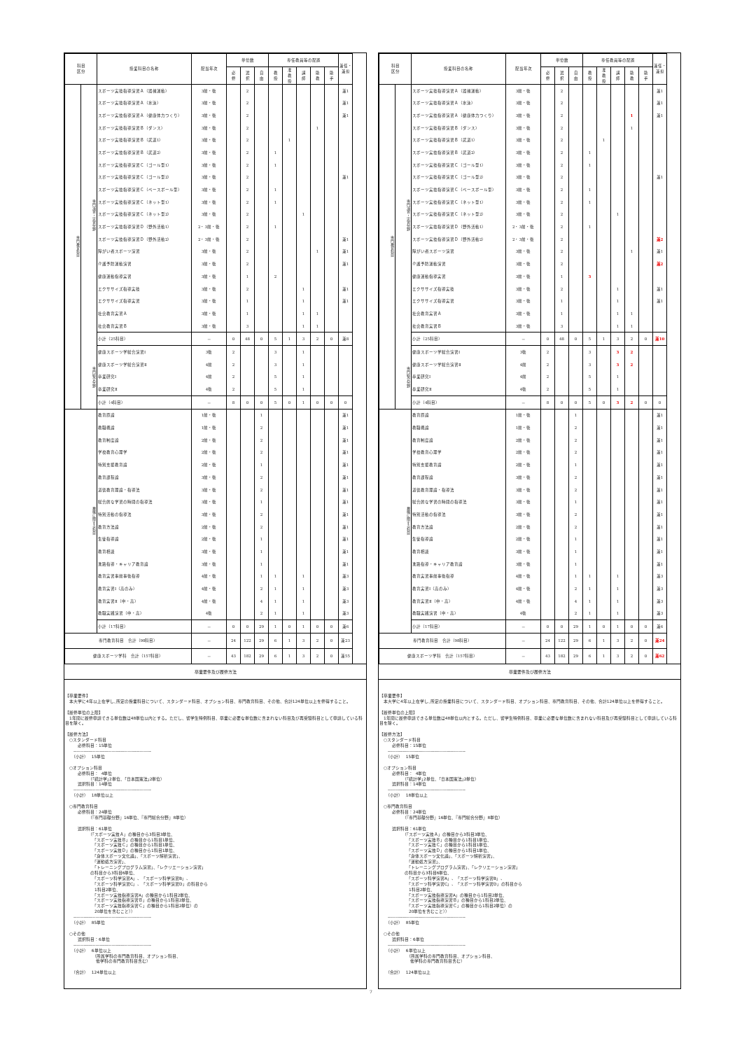| 科目 区分 | | 授業科目の名称 | 配当年次 | 単位数 | | | 専任教員等の配置 | | | | | 兼任・兼担 |
| --- | --- | --- | --- | --- | --- | --- | --- | --- | --- | --- | --- | --- |
| | | | | 必 修 | 選 択 | 自 由 | 教 授 | 准 教 授 | 講 師 | 助 教 | 助 手 | |
| 専門教育科目 | 専門演習・実習分野 | スポーツ実技指導演習Ａ（器械運動） | 3前・後 | | 2 | | | | | | | 兼1 |
| | | スポーツ実技指導演習Ａ（水泳） | 3前・後 | | 2 | | | | | | | 兼1 |
| | | スポーツ実技指導演習Ａ（健康体力つくり） | 3前・後 | | 2 | | | | | | | 兼1 |
| | | スポーツ実技指導演習Ｂ（ダンス） | 3前・後 | | 2 | | | | | 1 | | |
| | | スポーツ実技指導演習Ｂ（武道1） | 3前・後 | | 2 | | | 1 | | | | |
| | | スポーツ実技指導演習Ｂ（武道2） | 3前・後 | | 2 | | 1 | | | | | |
| | | スポーツ実技指導演習Ｃ（ゴール型1） | 3前・後 | | 2 | | 1 | | | | | |
| | | スポーツ実技指導演習Ｃ（ゴール型2） | 3前・後 | | 2 | | | | | | | 兼1 |
| | | スポーツ実技指導演習Ｃ（ベースボール型） | 3前・後 | | 2 | | 1 | | | | | |
| | | スポーツ実技指導演習Ｃ（ネット型1） | 3前・後 | | 2 | | 1 | | | | | |
| | | スポーツ実技指導演習Ｃ（ネット型2） | 3前・後 | | 2 | | | | 1 | | | |
| | | スポーツ実技指導演習Ｄ（野外活動1） | 2・3前・後 | | 2 | | 1 | | | | | |
| | | スポーツ実技指導演習Ｄ（野外活動2） | 2・3前・後 | | 2 | | | | | | | 兼1 |
| | | 障がい者スポーツ演習 | 3前・後 | | 2 | | | | | 1 | | 兼1 |
| | | 介護予防運動演習 | 3前・後 | | 2 | | | | | | | 兼1 |
| | | 健康運動指導実習 | 3前・後 | | 1 | | 2 | | | | | |
| | | エクササイズ指導実技 | 3前・後 | | 2 | | | | 1 | | | 兼1 |
| | | エクササイズ指導実習 | 3前・後 | | 1 | | | | 1 | | | 兼1 |
| | | 社会教育実習Ａ | 3前・後 | | 1 | | | | 1 | 1 | | |
| | | 社会教育実習Ｂ | 3前・後 | | 3 | | | | 1 | 1 | | |
| | | 小計（25科目） | － | 0 | 48 | 0 | 5 | 1 | 3 | 2 | 0 | 兼8 |
| | 専門総合分野 | 健康スポーツ学総合演習Ⅰ | 3後 | 2 | | | 3 | | 1 | | | |
| | | 健康スポーツ学総合演習Ⅱ | 4前 | 2 | | | 3 | | 1 | | | |
| | | 卒業研究Ⅰ | 4前 | 2 | | | 5 | | 1 | | | |
| | | 卒業研究Ⅱ | 4後 | 2 | | | 5 | | 1 | | | |
| | | 小計（4科目） | － | 8 | 0 | 0 | 5 | 0 | 1 | 0 | 0 | 0 |
| 教職に関する科目 | | 教育原論 | 1前・後 | | | 1 | | | | | | 兼1 |
| | | 教職概論 | 1前・後 | | | 2 | | | | | | 兼1 |
| | | 教育制度論 | 2前・後 | | | 2 | | | | | | 兼1 |
| | | 学校教育心理学 | 2前・後 | | | 2 | | | | | | 兼1 |
| | | 特別支援教育論 | 2前・後 | | | 1 | | | | | | 兼1 |
| | | 教育課程論 | 3前・後 | | | 2 | | | | | | 兼1 |
| | | 道徳教育理論・指導法 | 3前・後 | | | 2 | | | | | | 兼1 |
| | | 総合的な学習の時間の指導法 | 3前・後 | | | 1 | | | | | | 兼1 |
| | | 特別活動の指導法 | 3前・後 | | | 2 | | | | | | 兼1 |
| | | 教育方法論 | 2前・後 | | | 2 | | | | | | 兼1 |
| | | 生徒指導論 | 2前・後 | | | 1 | | | | | | 兼1 |
| | | 教育相談 | 3前・後 | | | 1 | | | | | | 兼1 |
| | | 進路指導・キャリア教育論 | 3前・後 | | | 1 | | | | | | 兼1 |
| | | 教育実習事前事後指導 | 4前・後 | | | 1 | 1 | | 1 | | | 兼3 |
| | | 教育実習Ⅰ（高のみ） | 4前・後 | | | 2 | 1 | | 1 | | | 兼3 |
| | | 教育実習Ⅱ（中・高） | 4前・後 | | | 4 | 1 | | 1 | | | 兼3 |
| | | 教職実践演習（中・高） | 4後 | | | 2 | 1 | | 1 | | | 兼3 |
| | | 小計（17科目） | － | 0 | 0 | 29 | 1 | 0 | 1 | 0 | 0 | 兼6 |
| 専門教育科目 合計（98科目） | | | － | 24 | 122 | 29 | 6 | 1 | 3 | 2 | 0 | 兼23 |
| 健康スポーツ学科 合計（157科目） | | | － | 43 | 182 | 29 | 6 | 1 | 3 | 2 | 0 | 兼55 |
卒業要件及び履修方法
【卒業要件】 　本大学に4年以上在学し､所定の授業科目について、スタンダード科目、オプション科目、専門教育科目、その他、合計124単位以上を修得すること。 【履修単位の上限】 　1年間に履修申請できる単位数は48単位以内とする。ただし、留学生特例科目、卒業に必要な単位数に含まれない科目及び再受験科目として申請している科目を除く。 【履修方法】 　○スタンダード科目 　　　必修科目：15単位 　　----------------------------------------------------- 　　（小計）　 15単位 　○オプション科目 　　　必修科目： 4単位 　　　　　　（｢統計学｣2単位、｢日本国憲法｣2単位） 　　　選択科目：14単位 　　----------------------------------------------------- 　　（小計）　 18単位以上 　○専門教育科目 　　　必修科目：24単位 　　　　　　（『専門基礎分野』16単位、『専門総合分野』8単位） 　　　選択科目：61単位 　　　　　　（「スポーツ実技Ａ」の種目から3科目3単位、 　　　　　　　「スポーツ実技Ｂ」の種目から1科目1単位、 　　　　　　　「スポーツ実技Ｃ」の種目から1科目1単位、 　　　　　　　「スポーツ実技Ｄ」の種目から1科目1単位、 　　　　　　　「身体スポーツ文化論」、「スポーツ解析演習」、 　　　　　　　「運動処方演習」、 　　　　　　　「トレーニングプログラム演習」、「レクリエーション演習」 　　　　　　の科目から3科目6単位、 　　　　　　　「スポーツ科学演習A」、「スポーツ科学演習B」、 　　　　　　　「スポーツ科学演習C」、「スポーツ科学演習D」の科目から 　　　　　　　1科目2単位、 　　　　　　　「スポーツ実技指導演習A」の種目から1科目2単位、 　　　　　　　「スポーツ実技指導演習Ｂ」の種目から1科目2単位、 　　　　　　　「スポーツ実技指導演習Ｃ」の種目から1科目2単位）の 　　　　　　　20単位を含むこと）） 　　----------------------------------------------------- 　　（小計）　 85単位 　○その他 　　　選択科目：6単位 　　----------------------------------------------------- 　　（小計）　 6単位以上 　　　　　　　（所属学科の専門教育科目、オプション科目、 　　　　　　　 他学科の専門教育科目含む） 　　（合計）　 124単位以上
| 科目 区分 | | 授業科目の名称 | 配当年次 | 単位数 | | | 専任教員等の配置 | | | | | 兼任・兼担 |
| --- | --- | --- | --- | --- | --- | --- | --- | --- | --- | --- | --- | --- |
| | | | | 必 修 | 選 択 | 自 由 | 教 授 | 准 教 授 | 講 師 | 助 教 | 助 手 | |
| 専門教育科目 | 専門演習・実習分野 | スポーツ実技指導演習Ａ（器械運動） | 3前・後 | | 2 | | | | | | | 兼1 |
| | | スポーツ実技指導演習Ａ（水泳） | 3前・後 | | 2 | | | | | | | 兼1 |
| | | スポーツ実技指導演習Ａ（健康体力つくり） | 3前・後 | | 2 | | | | | 1 | | 兼1 |
| | | スポーツ実技指導演習Ｂ（ダンス） | 3前・後 | | 2 | | | | | 1 | | |
| | | スポーツ実技指導演習Ｂ（武道1） | 3前・後 | | 2 | | | 1 | | | | |
| | | スポーツ実技指導演習Ｂ（武道2） | 3前・後 | | 2 | | 1 | | | | | |
| | | スポーツ実技指導演習Ｃ（ゴール型1） | 3前・後 | | 2 | | 1 | | | | | |
| | | スポーツ実技指導演習Ｃ（ゴール型2） | 3前・後 | | 2 | | | | | | | 兼1 |
| | | スポーツ実技指導演習Ｃ（ベースボール型） | 3前・後 | | 2 | | 1 | | | | | |
| | | スポーツ実技指導演習Ｃ（ネット型1） | 3前・後 | | 2 | | 1 | | | | | |
| | | スポーツ実技指導演習Ｃ（ネット型2） | 3前・後 | | 2 | | | | 1 | | | |
| | | スポーツ実技指導演習Ｄ（野外活動1） | 2・3前・後 | | 2 | | 1 | | | | | |
| | | スポーツ実技指導演習Ｄ（野外活動2） | 2・3前・後 | | 2 | | | | | | | 兼2 |
| | | 障がい者スポーツ演習 | 3前・後 | | 2 | | | | | 1 | | 兼1 |
| | | 介護予防運動演習 | 3前・後 | | 2 | | | | | | | 兼2 |
| | | 健康運動指導実習 | 3前・後 | | 1 | | 3 | | | | | |
| | | エクササイズ指導実技 | 3前・後 | | 2 | | | | 1 | | | 兼1 |
| | | エクササイズ指導実習 | 3前・後 | | 1 | | | | 1 | | | 兼1 |
| | | 社会教育実習Ａ | 3前・後 | | 1 | | | | 1 | 1 | | |
| | | 社会教育実習Ｂ | 3前・後 | | 3 | | | | 1 | 1 | | |
| | | 小計（25科目） | － | 0 | 48 | 0 | 5 | 1 | 3 | 2 | 0 | 兼10 |
| | 専門総合分野 | 健康スポーツ学総合演習Ⅰ | 3後 | 2 | | | 3 | | 3 | 2 | | |
| | | 健康スポーツ学総合演習Ⅱ | 4前 | 2 | | | 3 | | 3 | 2 | | |
| | | 卒業研究Ⅰ | 4前 | 2 | | | 5 | | 1 | | | |
| | | 卒業研究Ⅱ | 4後 | 2 | | | 5 | | 1 | | | |
| | | 小計（4科目） | － | 8 | 0 | 0 | 5 | 0 | 3 | 2 | 0 | 0 |
| 教職に関する科目 | | 教育原論 | 1前・後 | | | 1 | | | | | | 兼1 |
| | | 教職概論 | 1前・後 | | | 2 | | | | | | 兼1 |
| | | 教育制度論 | 2前・後 | | | 2 | | | | | | 兼1 |
| | | 学校教育心理学 | 2前・後 | | | 2 | | | | | | 兼1 |
| | | 特別支援教育論 | 2前・後 | | | 1 | | | | | | 兼1 |
| | | 教育課程論 | 3前・後 | | | 2 | | | | | | 兼1 |
| | | 道徳教育理論・指導法 | 3前・後 | | | 2 | | | | | | 兼1 |
| | | 総合的な学習の時間の指導法 | 3前・後 | | | 1 | | | | | | 兼1 |
| | | 特別活動の指導法 | 3前・後 | | | 2 | | | | | | 兼1 |
| | | 教育方法論 | 2前・後 | | | 2 | | | | | | 兼1 |
| | | 生徒指導論 | 2前・後 | | | 1 | | | | | | 兼1 |
| | | 教育相談 | 3前・後 | | | 1 | | | | | | 兼1 |
| | | 進路指導・キャリア教育論 | 3前・後 | | | 1 | | | | | | 兼1 |
| | | 教育実習事前事後指導 | 4前・後 | | | 1 | 1 | | 1 | | | 兼3 |
| | | 教育実習Ⅰ（高のみ） | 4前・後 | | | 2 | 1 | | 1 | | | 兼3 |
| | | 教育実習Ⅱ（中・高） | 4前・後 | | | 4 | 1 | | 1 | | | 兼3 |
| | | 教職実践演習（中・高） | 4後 | | | 2 | 1 | | 1 | | | 兼3 |
| | | 小計（17科目） | － | 0 | 0 | 29 | 1 | 0 | 1 | 0 | 0 | 兼6 |
| 専門教育科目 合計（98科目） | | | － | 24 | 122 | 29 | 6 | 1 | 3 | 2 | 0 | 兼24 |
| 健康スポーツ学科 合計（157科目） | | | － | 43 | 182 | 29 | 6 | 1 | 3 | 2 | 0 | 兼62 |
卒業要件及び履修方法
【卒業要件】 　本大学に4年以上在学し､所定の授業科目について、スタンダード科目、オプション科目、専門教育科目、その他、合計124単位以上を修得すること。 【履修単位の上限】 　1年間に履修申請できる単位数は48単位以内とする。ただし、留学生特例科目、卒業に必要な単位数に含まれない科目及び再受験科目として申請している科目を除く。 【履修方法】 　○スタンダード科目 　　　必修科目：15単位 　　----------------------------------------------------- 　　（小計）　 15単位 　○オプション科目 　　　必修科目： 4単位 　　　　　　（｢統計学｣2単位、｢日本国憲法｣2単位） 　　　選択科目：14単位 　　----------------------------------------------------- 　　（小計）　 18単位以上 　○専門教育科目 　　　必修科目：24単位 　　　　　　（『専門基礎分野』16単位、『専門総合分野』8単位） 　　　選択科目：61単位 　　　　　　（「スポーツ実技Ａ」の種目から3科目3単位、 　　　　　　　「スポーツ実技Ｂ」の種目から1科目1単位、 　　　　　　　「スポーツ実技Ｃ」の種目から1科目1単位、 　　　　　　　「スポーツ実技Ｄ」の種目から1科目1単位、 　　　　　　　「身体スポーツ文化論」、「スポーツ解析演習」、 　　　　　　　「運動処方演習」、 　　　　　　　「トレーニングプログラム演習」、「レクリエーション演習」 　　　　　　の科目から3科目6単位、 　　　　　　　「スポーツ科学演習A」、「スポーツ科学演習B」、 　　　　　　　「スポーツ科学演習C」、「スポーツ科学演習D」の科目から 　　　　　　　1科目2単位、 　　　　　　　「スポーツ実技指導演習A」の種目から1科目2単位、 　　　　　　　「スポーツ実技指導演習Ｂ」の種目から1科目2単位、 　　　　　　　「スポーツ実技指導演習Ｃ」の種目から1科目2単位）の 　　　　　　　20単位を含むこと）） 　　----------------------------------------------------- 　　（小計）　 85単位 　○その他 　　　選択科目：6単位 　　----------------------------------------------------- 　　（小計）　 6単位以上 　　　　　　　（所属学科の専門教育科目、オプション科目、 　　　　　　　 他学科の専門教育科目含む） 　　（合計）　 124単位以上
7